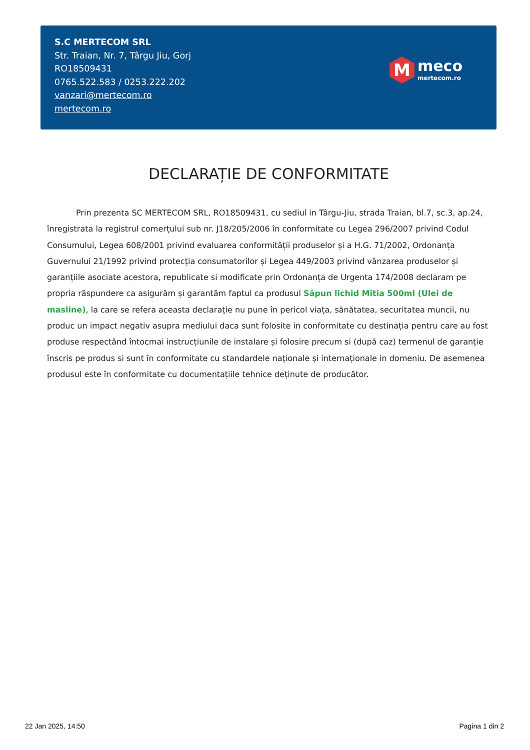S.C MERTECOM SRL
Str. Traian, Nr. 7, Târgu Jiu, Gorj
RO18509431
0765.522.583 / 0253.222.202
vanzari@mertecom.ro
mertecom.ro
M
meco
mertecom.ro
DECLARAȚIE DE CONFORMITATE
Prin prezenta SC MERTECOM SRL, RO18509431, cu sediul in Târgu-Jiu, strada Traian, bl.7, sc.3, ap.24, înregistrata la registrul comerțului sub nr. J18/205/2006 în conformitate cu Legea 296/2007 privind Codul Consumului, Legea 608/2001 privind evaluarea conformității produselor și a H.G. 71/2002, Ordonanța Guvernului 21/1992 privind protecția consumatorilor și Legea 449/2003 privind vânzarea produselor și garanțiile asociate acestora, republicate si modificate prin Ordonanța de Urgenta 174/2008 declaram pe propria răspundere ca asigurăm și garantăm faptul ca produsul Săpun lichid Mitia 500ml (Ulei de masline), la care se refera aceasta declarație nu pune în pericol viața, sănătatea, securitatea muncii, nu produc un impact negativ asupra mediului daca sunt folosite in conformitate cu destinația pentru care au fost produse respectând întocmai instrucțiunile de instalare și folosire precum si (după caz) termenul de garanție înscris pe produs si sunt în conformitate cu standardele naționale și internaționale in domeniu. De asemenea produsul este în conformitate cu documentațiile tehnice deținute de producător.
22 Jan 2025, 14:50 Pagina 1 din 2